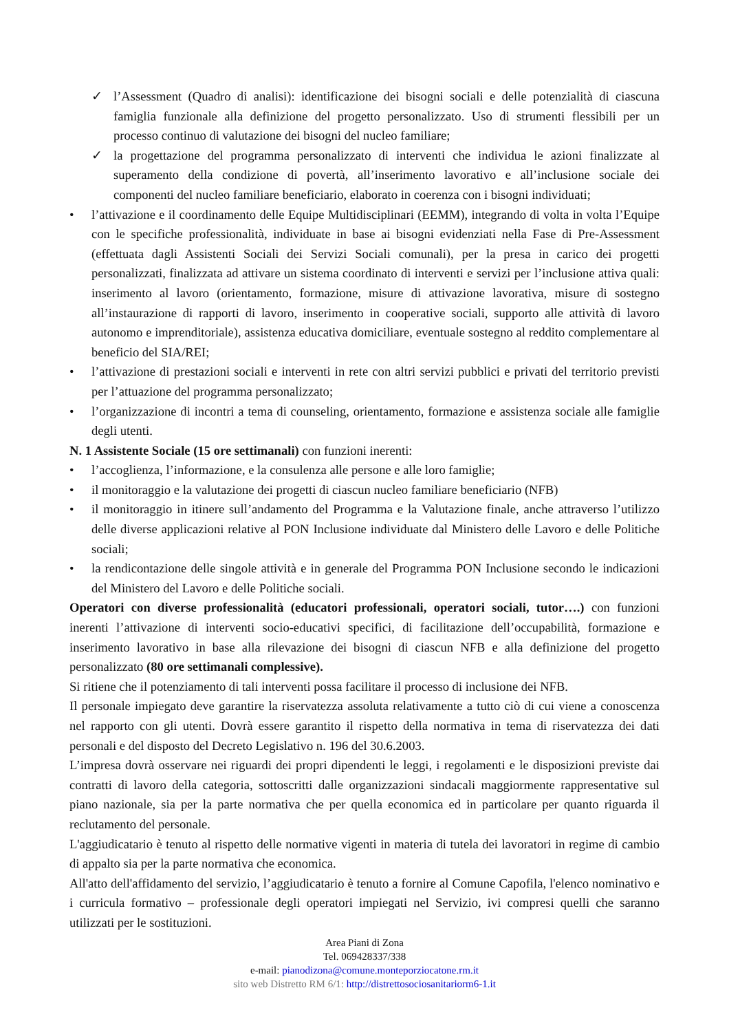✓ l’Assessment (Quadro di analisi): identificazione dei bisogni sociali e delle potenzialità di ciascuna famiglia funzionale alla definizione del progetto personalizzato. Uso di strumenti flessibili per un processo continuo di valutazione dei bisogni del nucleo familiare;
✓ la progettazione del programma personalizzato di interventi che individua le azioni finalizzate al superamento della condizione di povertà, all’inserimento lavorativo e all’inclusione sociale dei componenti del nucleo familiare beneficiario, elaborato in coerenza con i bisogni individuati;
• l’attivazione e il coordinamento delle Equipe Multidisciplinari (EEMM), integrando di volta in volta l’Equipe con le specifiche professionalità, individuate in base ai bisogni evidenziati nella Fase di Pre-Assessment (effettuata dagli Assistenti Sociali dei Servizi Sociali comunali), per la presa in carico dei progetti personalizzati, finalizzata ad attivare un sistema coordinato di interventi e servizi per l’inclusione attiva quali: inserimento al lavoro (orientamento, formazione, misure di attivazione lavorativa, misure di sostegno all’instaurazione di rapporti di lavoro, inserimento in cooperative sociali, supporto alle attività di lavoro autonomo e imprenditoriale), assistenza educativa domiciliare, eventuale sostegno al reddito complementare al beneficio del SIA/REI;
• l’attivazione di prestazioni sociali e interventi in rete con altri servizi pubblici e privati del territorio previsti per l’attuazione del programma personalizzato;
• l’organizzazione di incontri a tema di counseling, orientamento, formazione e assistenza sociale alle famiglie degli utenti.
N. 1 Assistente Sociale (15 ore settimanali) con funzioni inerenti:
• l’accoglienza, l’informazione, e la consulenza alle persone e alle loro famiglie;
• il monitoraggio e la valutazione dei progetti di ciascun nucleo familiare beneficiario (NFB)
• il monitoraggio in itinere sull’andamento del Programma e la Valutazione finale, anche attraverso l’utilizzo delle diverse applicazioni relative al PON Inclusione individuate dal Ministero delle Lavoro e delle Politiche sociali;
• la rendicontazione delle singole attività e in generale del Programma PON Inclusione secondo le indicazioni del Ministero del Lavoro e delle Politiche sociali.
Operatori con diverse professionalità (educatori professionali, operatori sociali, tutor….) con funzioni inerenti l’attivazione di interventi socio-educativi specifici, di facilitazione dell’occupabilità, formazione e inserimento lavorativo in base alla rilevazione dei bisogni di ciascun NFB e alla definizione del progetto personalizzato (80 ore settimanali complessive).
Si ritiene che il potenziamento di tali interventi possa facilitare il processo di inclusione dei NFB.
Il personale impiegato deve garantire la riservatezza assoluta relativamente a tutto ciò di cui viene a conoscenza nel rapporto con gli utenti. Dovrà essere garantito il rispetto della normativa in tema di riservatezza dei dati personali e del disposto del Decreto Legislativo n. 196 del 30.6.2003.
L’impresa dovrà osservare nei riguardi dei propri dipendenti le leggi, i regolamenti e le disposizioni previste dai contratti di lavoro della categoria, sottoscritti dalle organizzazioni sindacali maggiormente rappresentative sul piano nazionale, sia per la parte normativa che per quella economica ed in particolare per quanto riguarda il reclutamento del personale.
L'aggiudicatario è tenuto al rispetto delle normative vigenti in materia di tutela dei lavoratori in regime di cambio di appalto sia per la parte normativa che economica.
All'atto dell'affidamento del servizio, l’aggiudicatario è tenuto a fornire al Comune Capofila, l'elenco nominativo e i curricula formativo – professionale degli operatori impiegati nel Servizio, ivi compresi quelli che saranno utilizzati per le sostituzioni.
Area Piani di Zona
Tel. 069428337/338
e-mail: pianodizona@comune.monteporziocatone.rm.it
sito web Distretto RM 6/1: http://distrettosociosanitariorm6-1.it